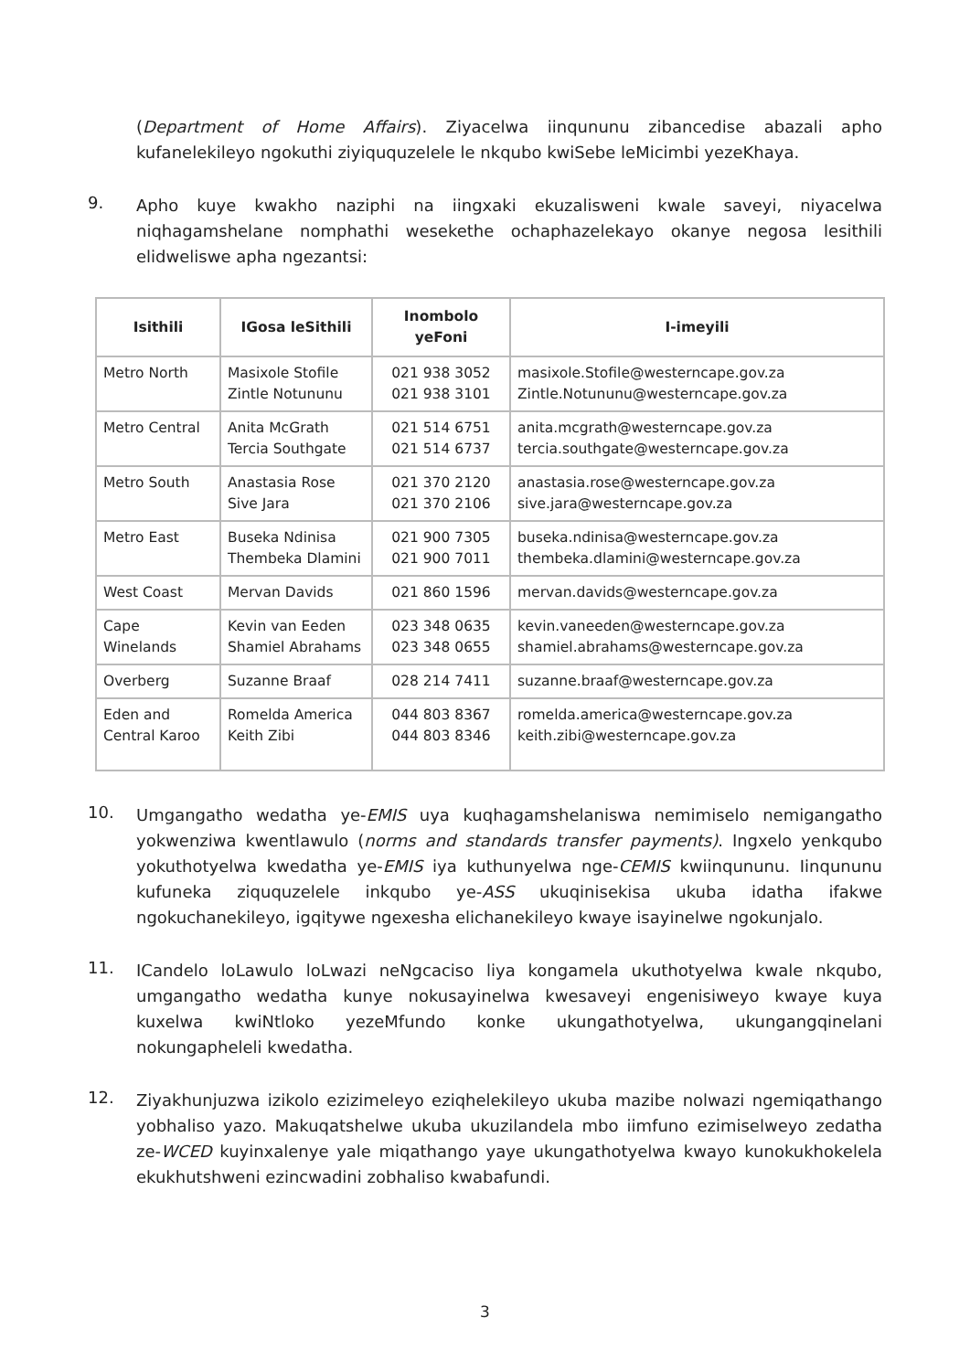(Department of Home Affairs). Ziyacelwa iinqununu zibancedise abazali apho kufanelekileyo ngokuthi ziyiququzelele le nkqubo kwiSebe leMicimbi yezeKhaya.
9.
Apho kuye kwakho naziphi na iingxaki ekuzalisweni kwale saveyi, niyacelwa niqhagamshelane nomphathi wesekethe ochaphazelekayo okanye negosa lesithili elidweliswe apha ngezantsi:
| Isithili | IGosa leSithili | Inombolo yeFoni | I-imeyili |
| --- | --- | --- | --- |
| Metro North | Masixole Stofile Zintle Notununu | 021 938 3052 021 938 3101 | masixole.Stofile@westerncape.gov.za Zintle.Notununu@westerncape.gov.za |
| Metro Central | Anita McGrath Tercia Southgate | 021 514 6751 021 514 6737 | anita.mcgrath@westerncape.gov.za tercia.southgate@westerncape.gov.za |
| Metro South | Anastasia Rose Sive Jara | 021 370 2120 021 370 2106 | anastasia.rose@westerncape.gov.za sive.jara@westerncape.gov.za |
| Metro East | Buseka Ndinisa Thembeka Dlamini | 021 900 7305 021 900 7011 | buseka.ndinisa@westerncape.gov.za thembeka.dlamini@westerncape.gov.za |
| West Coast | Mervan Davids | 021 860 1596 | mervan.davids@westerncape.gov.za |
| Cape Winelands | Kevin van Eeden Shamiel Abrahams | 023 348 0635 023 348 0655 | kevin.vaneeden@westerncape.gov.za shamiel.abrahams@westerncape.gov.za |
| Overberg | Suzanne Braaf | 028 214 7411 | suzanne.braaf@westerncape.gov.za |
| Eden and Central Karoo | Romelda America Keith Zibi | 044 803 8367 044 803 8346 | romelda.america@westerncape.gov.za keith.zibi@westerncape.gov.za |
10.
Umgangatho wedatha ye-EMIS uya kuqhagamshelaniswa nemimiselo nemigangatho yokwenziwa kwentlawulo (norms and standards transfer payments). Ingxelo yenkqubo yokuthotyelwa kwedatha ye-EMIS iya kuthunyelwa nge-CEMIS kwiinqununu. Iinqununu kufuneka ziququzelele inkqubo ye-ASS ukuqinisekisa ukuba idatha ifakwe ngokuchanekileyo, igqitywe ngexesha elichanekileyo kwaye isayinelwe ngokunjalo.
11.
ICandelo loLawulo loLwazi neNgcaciso liya kongamela ukuthotyelwa kwale nkqubo, umgangatho wedatha kunye nokusayinelwa kwesaveyi engenisiweyo kwaye kuya kuxelwa kwiNtloko yezeMfundo konke ukungathotyelwa, ukungangqinelani nokungapheleli kwedatha.
12.
Ziyakhunjuzwa izikolo ezizimeleyo eziqhelekileyo ukuba mazibe nolwazi ngemiqathango yobhaliso yazo. Makuqatshelwe ukuba ukuzilandela mbo iimfuno ezimiselweyo zedatha ze-WCED kuyinxalenye yale miqathango yaye ukungathotyelwa kwayo kunokukhokelela ekukhutshweni ezincwadini zobhaliso kwabafundi.
3